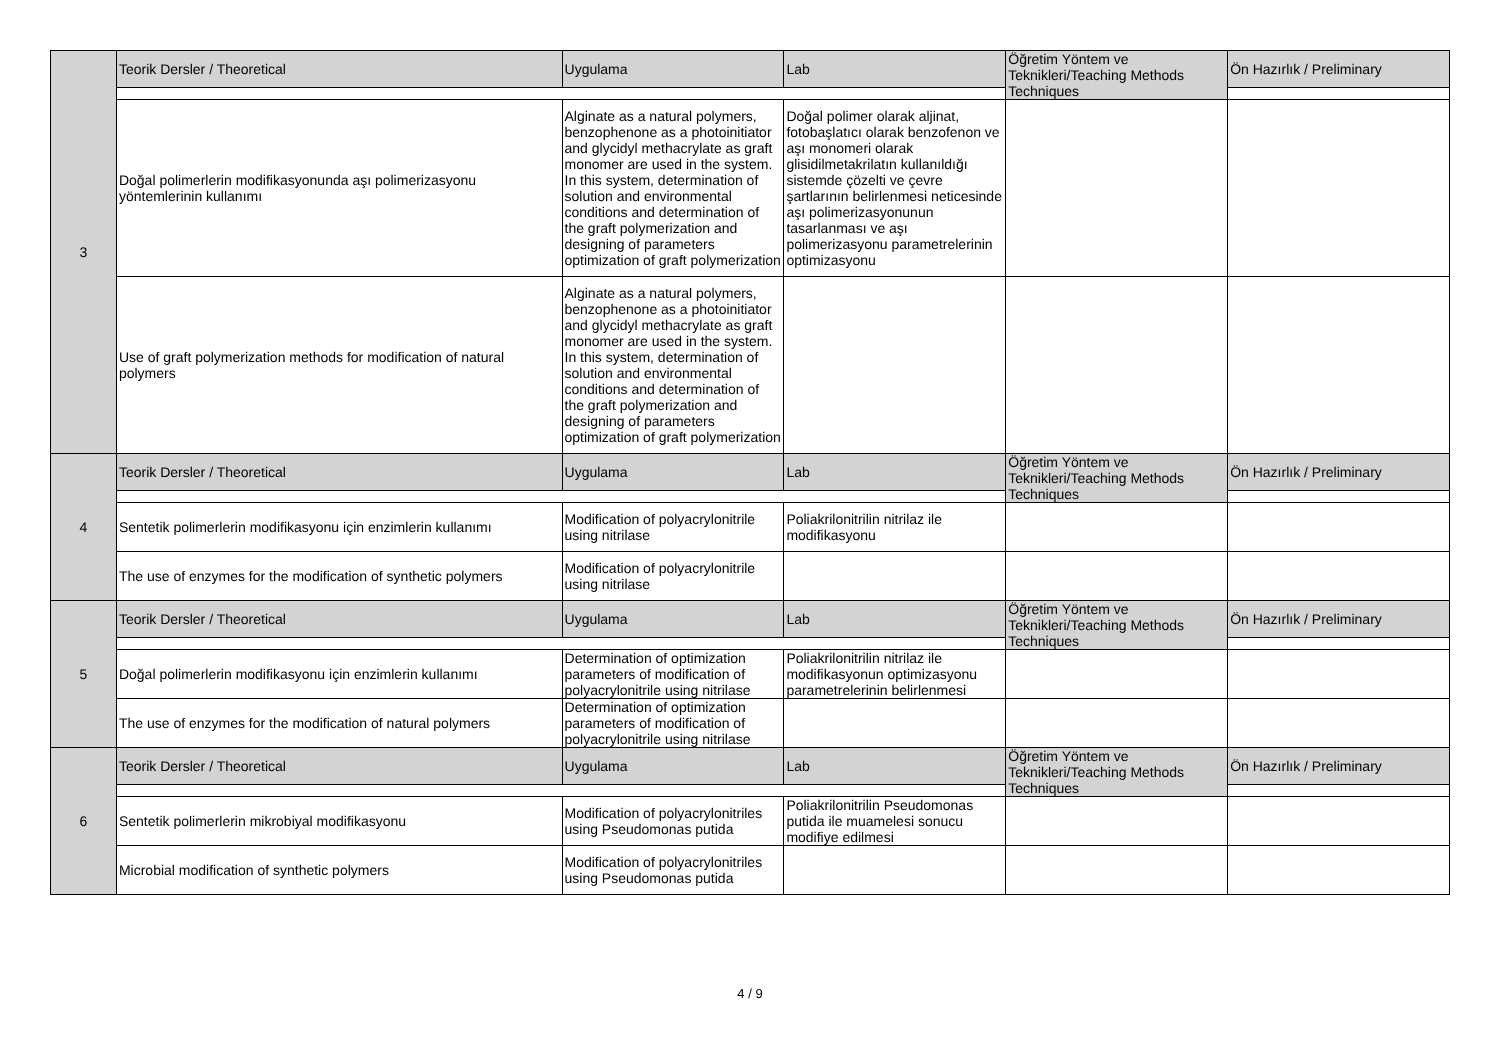| 3 | Teorik Dersler / Theoretical | Uygulama | Lab | Öğretim Yöntem ve Teknikleri/Teaching Methods Techniques | Ön Hazırlık / Preliminary |
| | Doğal polimerlerin modifikasyonunda aşı polimerizasyonu yöntemlerinin kullanımı | Alginate as a natural polymers, benzophenone as a photoinitiator and glycidyl methacrylate as graft monomer are used in the system. In this system, determination of solution and environmental conditions and determination of the graft polymerization and designing of parameters optimization of graft polymerization | Doğal polimer olarak aljinat, fotobaşlatıcı olarak benzofenon ve aşı monomeri olarak glisidilmetakrilatın kullanıldığı sistemde çözelti ve çevre şartlarının belirlenmesi neticesinde aşı polimerizasyonunun tasarlanması ve aşı polimerizasyonu parametrelerinin optimizasyonu | | |
| | Use of graft polymerization methods for modification of natural polymers | Alginate as a natural polymers, benzophenone as a photoinitiator and glycidyl methacrylate as graft monomer are used in the system. In this system, determination of solution and environmental conditions and determination of the graft polymerization and designing of parameters optimization of graft polymerization | | | |
| 4 | Teorik Dersler / Theoretical | Uygulama | Lab | Öğretim Yöntem ve Teknikleri/Teaching Methods Techniques | Ön Hazırlık / Preliminary |
| | Sentetik polimerlerin modifikasyonu için enzimlerin kullanımı | Modification of polyacrylonitrile using nitrilase | Poliakrilonitrilin nitrilaz ile modifikasyonu | | |
| | The use of enzymes for the modification of synthetic polymers | Modification of polyacrylonitrile using nitrilase | | | |
| 5 | Teorik Dersler / Theoretical | Uygulama | Lab | Öğretim Yöntem ve Teknikleri/Teaching Methods Techniques | Ön Hazırlık / Preliminary |
| | Doğal polimerlerin modifikasyonu için enzimlerin kullanımı | Determination of optimization parameters of modification of polyacrylonitrile using nitrilase | Poliakrilonitrilin nitrilaz ile modifikasyonun optimizasyonu parametrelerinin belirlenmesi | | |
| | The use of enzymes for the modification of natural polymers | Determination of optimization parameters of modification of polyacrylonitrile using nitrilase | | | |
| 6 | Teorik Dersler / Theoretical | Uygulama | Lab | Öğretim Yöntem ve Teknikleri/Teaching Methods Techniques | Ön Hazırlık / Preliminary |
| | Sentetik polimerlerin mikrobiyal modifikasyonu | Modification of polyacrylonitriles using Pseudomonas putida | Poliakrilonitrilin Pseudomonas putida ile muamelesi sonucu modifiye edilmesi | | |
| | Microbial modification of synthetic polymers | Modification of polyacrylonitriles using Pseudomonas putida | | | |
4 / 9